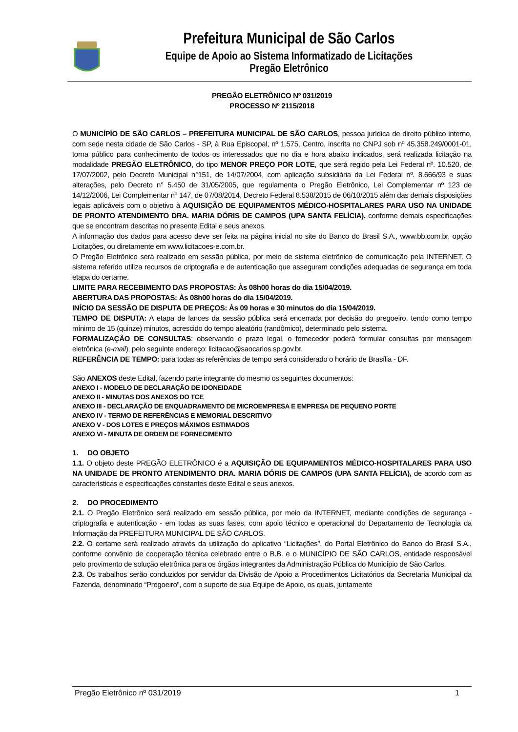Prefeitura Municipal de São Carlos
Equipe de Apoio ao Sistema Informatizado de Licitações
Pregão Eletrônico
PREGÃO ELETRÔNICO Nº 031/2019
PROCESSO Nº 2115/2018
O MUNICÍPÍO DE SÃO CARLOS – PREFEITURA MUNICIPAL DE SÃO CARLOS, pessoa jurídica de direito público interno, com sede nesta cidade de São Carlos - SP, à Rua Episcopal, nº 1.575, Centro, inscrita no CNPJ sob nº 45.358.249/0001-01, torna público para conhecimento de todos os interessados que no dia e hora abaixo indicados, será realizada licitação na modalidade PREGÃO ELETRÔNICO, do tipo MENOR PREÇO POR LOTE, que será regido pela Lei Federal nº. 10.520, de 17/07/2002, pelo Decreto Municipal n°151, de 14/07/2004, com aplicação subsidiária da Lei Federal nº. 8.666/93 e suas alterações, pelo Decreto n° 5.450 de 31/05/2005, que regulamenta o Pregão Eletrônico, Lei Complementar nº 123 de 14/12/2006, Lei Complementar nº 147, de 07/08/2014, Decreto Federal 8.538/2015 de 06/10/2015 além das demais disposições legais aplicáveis com o objetivo à AQUISIÇÃO DE EQUIPAMENTOS MÉDICO-HOSPITALARES PARA USO NA UNIDADE DE PRONTO ATENDIMENTO DRA. MARIA DÓRIS DE CAMPOS (UPA SANTA FELÍCIA), conforme demais especificações que se encontram descritas no presente Edital e seus anexos.
A informação dos dados para acesso deve ser feita na página inicial no site do Banco do Brasil S.A., www.bb.com.br, opção Licitações, ou diretamente em www.licitacoes-e.com.br.
O Pregão Eletrônico será realizado em sessão pública, por meio de sistema eletrônico de comunicação pela INTERNET. O sistema referido utiliza recursos de criptografia e de autenticação que asseguram condições adequadas de segurança em toda etapa do certame.
LIMITE PARA RECEBIMENTO DAS PROPOSTAS: Às 08h00 horas do dia 15/04/2019.
ABERTURA DAS PROPOSTAS: Às 08h00 horas do dia 15/04/2019.
INÍCIO DA SESSÃO DE DISPUTA DE PREÇOS: Às 09 horas e 30 minutos do dia 15/04/2019.
TEMPO DE DISPUTA: A etapa de lances da sessão pública será encerrada por decisão do pregoeiro, tendo como tempo mínimo de 15 (quinze) minutos, acrescido do tempo aleatório (randômico), determinado pelo sistema.
FORMALIZAÇÃO DE CONSULTAS: observando o prazo legal, o fornecedor poderá formular consultas por mensagem eletrônica (e-mail), pelo seguinte endereço: licitacao@saocarlos.sp.gov.br.
REFERÊNCIA DE TEMPO: para todas as referências de tempo será considerado o horário de Brasília - DF.
São ANEXOS deste Edital, fazendo parte integrante do mesmo os seguintes documentos:
ANEXO I - MODELO DE DECLARAÇÃO DE IDONEIDADE
ANEXO II - MINUTAS DOS ANEXOS DO TCE
ANEXO III - DECLARAÇÃO DE ENQUADRAMENTO DE MICROEMPRESA E EMPRESA DE PEQUENO PORTE
ANEXO IV - TERMO DE REFERÊNCIAS E MEMORIAL DESCRITIVO
ANEXO V - DOS LOTES E PREÇOS MÁXIMOS ESTIMADOS
ANEXO VI - MINUTA DE ORDEM DE FORNECIMENTO
1. DO OBJETO
1.1. O objeto deste PREGÃO ELETRÔNICO é a AQUISIÇÃO DE EQUIPAMENTOS MÉDICO-HOSPITALARES PARA USO NA UNIDADE DE PRONTO ATENDIMENTO DRA. MARIA DÓRIS DE CAMPOS (UPA SANTA FELÍCIA), de acordo com as características e especificações constantes deste Edital e seus anexos.
2. DO PROCEDIMENTO
2.1. O Pregão Eletrônico será realizado em sessão pública, por meio da INTERNET, mediante condições de segurança - criptografia e autenticação - em todas as suas fases, com apoio técnico e operacional do Departamento de Tecnologia da Informação da PREFEITURA MUNICIPAL DE SÃO CARLOS.
2.2. O certame será realizado através da utilização do aplicativo “Licitações”, do Portal Eletrônico do Banco do Brasil S.A., conforme convênio de cooperação técnica celebrado entre o B.B. e o MUNICÍPIO DE SÃO CARLOS, entidade responsável pelo provimento de solução eletrônica para os órgãos integrantes da Administração Pública do Município de São Carlos.
2.3. Os trabalhos serão conduzidos por servidor da Divisão de Apoio a Procedimentos Licitatórios da Secretaria Municipal da Fazenda, denominado “Pregoeiro”, com o suporte de sua Equipe de Apoio, os quais, juntamente
Pregão Eletrônico nº 031/2019 1